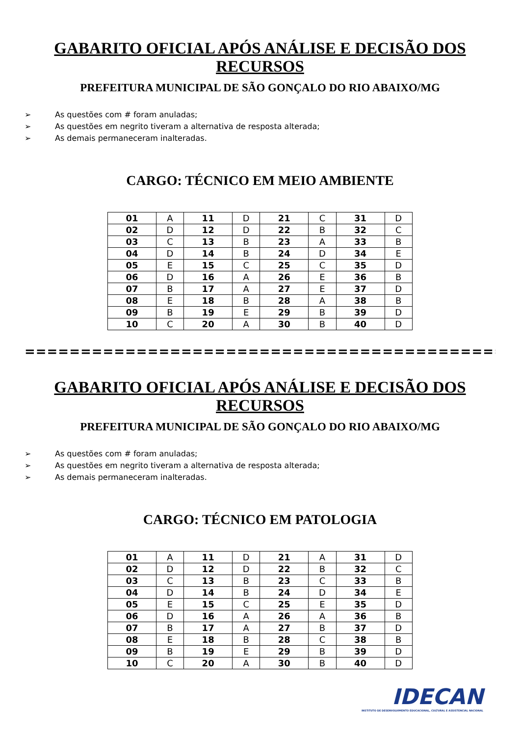GABARITO OFICIAL APÓS ANÁLISE E DECISÃO DOS RECURSOS
PREFEITURA MUNICIPAL DE SÃO GONÇALO DO RIO ABAIXO/MG
➢ As questões com # foram anuladas;
➢ As questões em negrito tiveram a alternativa de resposta alterada;
➢ As demais permaneceram inalteradas.
CARGO: TÉCNICO EM MEIO AMBIENTE
| 01 | A | 11 | D | 21 | C | 31 | D |
| 02 | D | 12 | D | 22 | B | 32 | C |
| 03 | C | 13 | B | 23 | A | 33 | B |
| 04 | D | 14 | B | 24 | D | 34 | E |
| 05 | E | 15 | C | 25 | C | 35 | D |
| 06 | D | 16 | A | 26 | E | 36 | B |
| 07 | B | 17 | A | 27 | E | 37 | D |
| 08 | E | 18 | B | 28 | A | 38 | B |
| 09 | B | 19 | E | 29 | B | 39 | D |
| 10 | C | 20 | A | 30 | B | 40 | D |
===========================================
GABARITO OFICIAL APÓS ANÁLISE E DECISÃO DOS RECURSOS
PREFEITURA MUNICIPAL DE SÃO GONÇALO DO RIO ABAIXO/MG
➢ As questões com # foram anuladas;
➢ As questões em negrito tiveram a alternativa de resposta alterada;
➢ As demais permaneceram inalteradas.
CARGO: TÉCNICO EM PATOLOGIA
| 01 | A | 11 | D | 21 | A | 31 | D |
| 02 | D | 12 | D | 22 | B | 32 | C |
| 03 | C | 13 | B | 23 | C | 33 | B |
| 04 | D | 14 | B | 24 | D | 34 | E |
| 05 | E | 15 | C | 25 | E | 35 | D |
| 06 | D | 16 | A | 26 | A | 36 | B |
| 07 | B | 17 | A | 27 | B | 37 | D |
| 08 | E | 18 | B | 28 | C | 38 | B |
| 09 | B | 19 | E | 29 | B | 39 | D |
| 10 | C | 20 | A | 30 | B | 40 | D |
IDECAN
INSTITUTO DE DESENVOLVIMENTO EDUCACIONAL, CULTURAL E ASSISTENCIAL NACIONAL